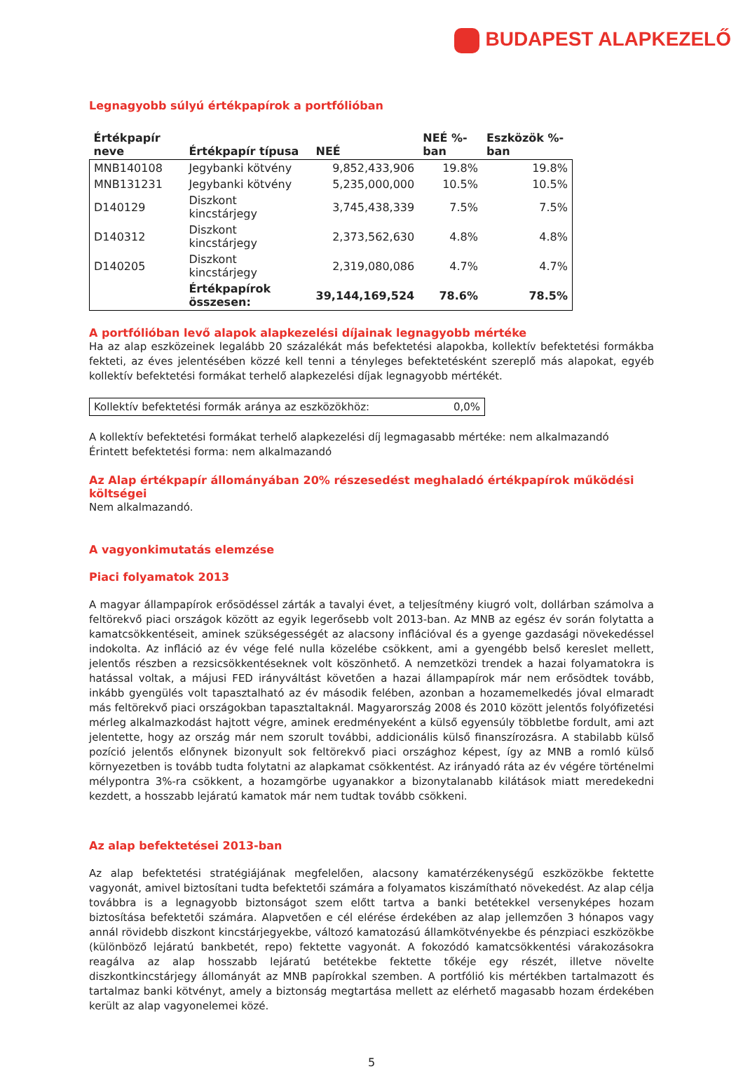BUDAPEST ALAPKEZELŐ
Legnagyobb súlyú értékpapírok a portfólióban
| Értékpapír neve | Értékpapír típusa | NEÉ | NEÉ %-ban | Eszközök %-ban |
| --- | --- | --- | --- | --- |
| MNB140108 | Jegybanki kötvény | 9,852,433,906 | 19.8% | 19.8% |
| MNB131231 | Jegybanki kötvény | 5,235,000,000 | 10.5% | 10.5% |
| D140129 | Diszkont kincstárjegy | 3,745,438,339 | 7.5% | 7.5% |
| D140312 | Diszkont kincstárjegy | 2,373,562,630 | 4.8% | 4.8% |
| D140205 | Diszkont kincstárjegy | 2,319,080,086 | 4.7% | 4.7% |
| | Értékpapírok összesen: | 39,144,169,524 | 78.6% | 78.5% |
A portfólióban levő alapok alapkezelési díjainak legnagyobb mértéke
Ha az alap eszközeinek legalább 20 százalékát más befektetési alapokba, kollektív befektetési formákba fekteti, az éves jelentésében közzé kell tenni a tényleges befektetésként szereplő más alapokat, egyéb kollektív befektetési formákat terhelő alapkezelési díjak legnagyobb mértékét.
| Kollektív befektetési formák aránya az eszközökhöz: | 0,0% |
A kollektív befektetési formákat terhelő alapkezelési díj legmagasabb mértéke: nem alkalmazandó
Érintett befektetési forma: nem alkalmazandó
Az Alap értékpapír állományában 20% részesedést meghaladó értékpapírok működési költségei
Nem alkalmazandó.
A vagyonkimutatás elemzése
Piaci folyamatok 2013
A magyar állampapírok erősödéssel zárták a tavalyi évet, a teljesítmény kiugró volt, dollárban számolva a feltörekvő piaci országok között az egyik legerősebb volt 2013-ban. Az MNB az egész év során folytatta a kamatcsökkentéseit, aminek szükségességét az alacsony inflációval és a gyenge gazdasági növekedéssel indokolta. Az infláció az év vége felé nulla közelébe csökkent, ami a gyengébb belső kereslet mellett, jelentős részben a rezsicsökkentéseknek volt köszönhető. A nemzetközi trendek a hazai folyamatokra is hatással voltak, a májusi FED irányváltást követően a hazai állampapírok már nem erősödtek tovább, inkább gyengülés volt tapasztalható az év második felében, azonban a hozamemelkedés jóval elmaradt más feltörekvő piaci országokban tapasztaltaknál. Magyarország 2008 és 2010 között jelentős folyófizetési mérleg alkalmazkodást hajtott végre, aminek eredményeként a külső egyensúly többletbe fordult, ami azt jelentette, hogy az ország már nem szorult további, addicionális külső finanszírozásra. A stabilabb külső pozíció jelentős előnynek bizonyult sok feltörekvő piaci országhoz képest, így az MNB a romló külső környezetben is tovább tudta folytatni az alapkamat csökkentést. Az irányadó ráta az év végére történelmi mélypontra 3%-ra csökkent, a hozamgörbe ugyanakkor a bizonytalanabb kilátások miatt meredekedni kezdett, a hosszabb lejáratú kamatok már nem tudtak tovább csökkeni.
Az alap befektetései 2013-ban
Az alap befektetési stratégiájának megfelelően, alacsony kamatérzékenységű eszközökbe fektette vagyonát, amivel biztosítani tudta befektetői számára a folyamatos kiszámítható növekedést. Az alap célja továbbra is a legnagyobb biztonságot szem előtt tartva a banki betétekkel versenyképes hozam biztosítása befektetői számára. Alapvetően e cél elérése érdekében az alap jellemzően 3 hónapos vagy annál rövidebb diszkont kincstárjegyekbe, változó kamatozású államkötvényekbe és pénzpiaci eszközökbe (különböző lejáratú bankbetét, repo) fektette vagyonát. A fokozódó kamatcsökkentési várakozásokra reagálva az alap hosszabb lejáratú betétekbe fektette tőkéje egy részét, illetve növelte diszkontkincstárjegy állományát az MNB papírokkal szemben. A portfólió kis mértékben tartalmazott és tartalmaz banki kötvényt, amely a biztonság megtartása mellett az elérhető magasabb hozam érdekében került az alap vagyonelemei közé.
5